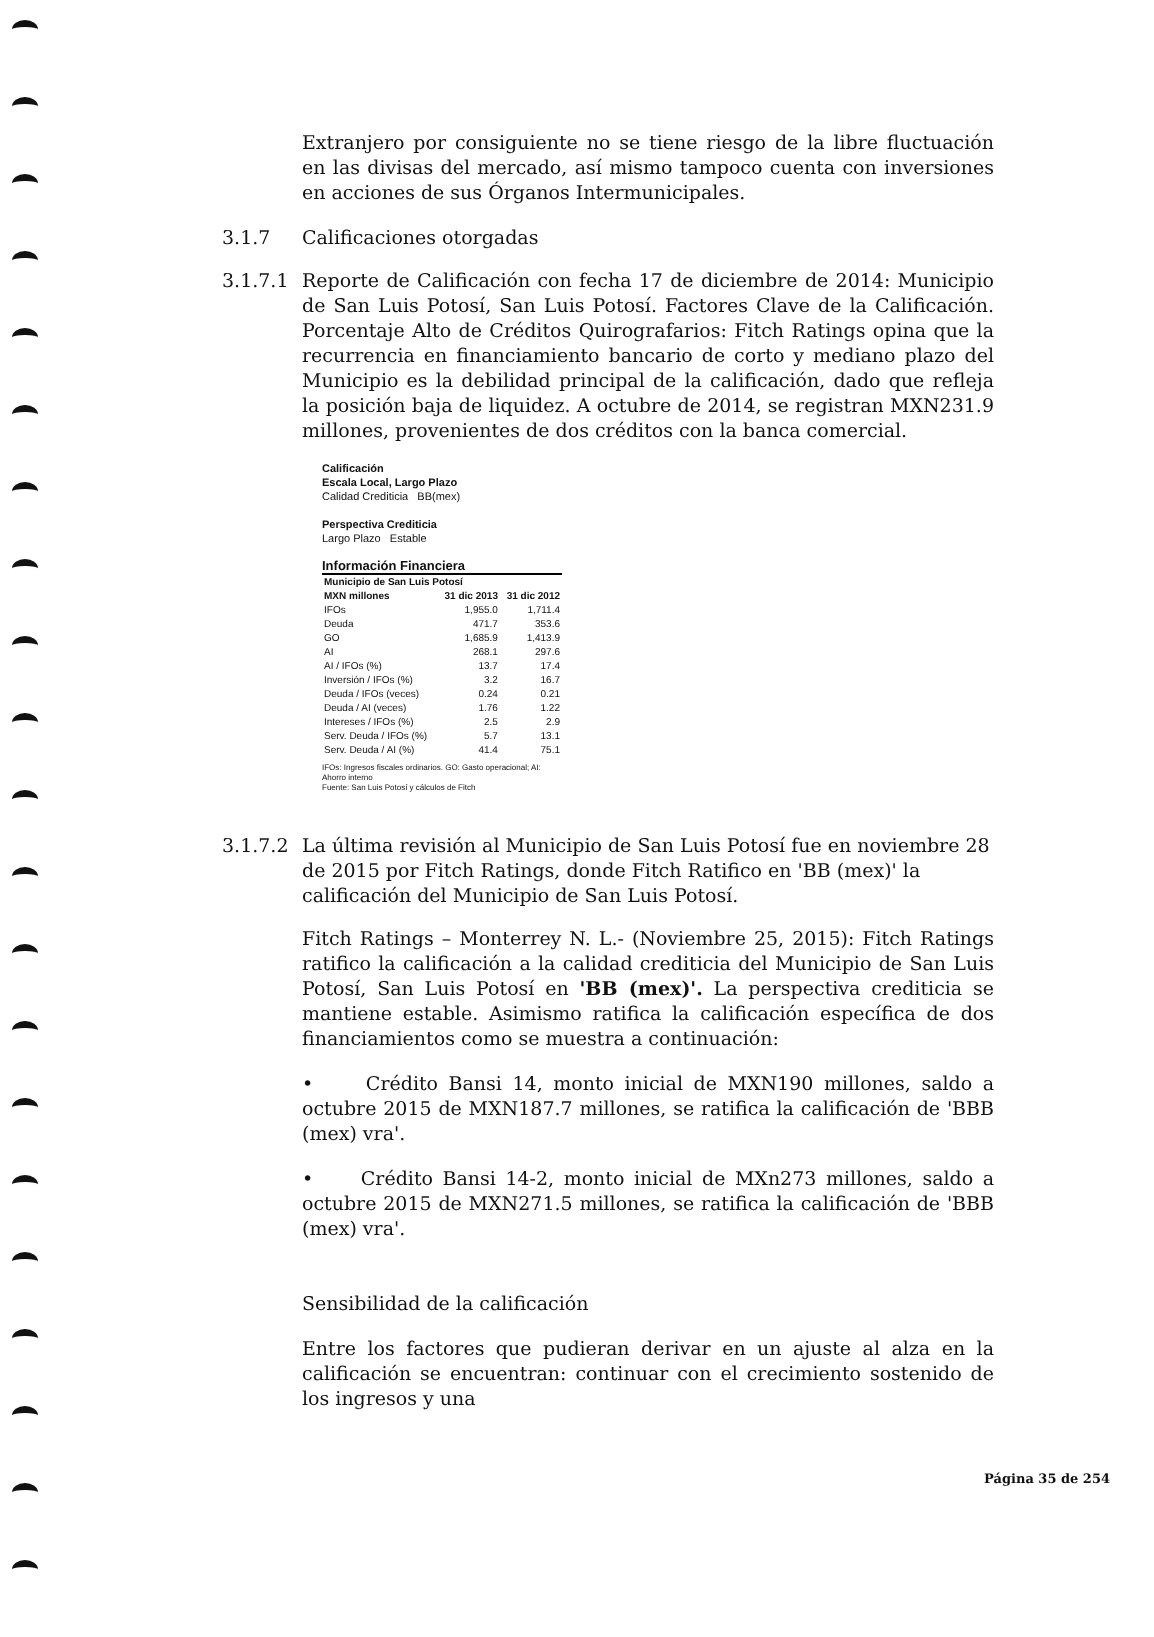Extranjero por consiguiente no se tiene riesgo de la libre fluctuación en las divisas del mercado, así mismo tampoco cuenta con inversiones en acciones de sus Órganos Intermunicipales.
3.1.7 Calificaciones otorgadas
3.1.7.1 Reporte de Calificación con fecha 17 de diciembre de 2014: Municipio de San Luis Potosí, San Luis Potosí. Factores Clave de la Calificación. Porcentaje Alto de Créditos Quirografarios: Fitch Ratings opina que la recurrencia en financiamiento bancario de corto y mediano plazo del Municipio es la debilidad principal de la calificación, dado que refleja la posición baja de liquidez. A octubre de 2014, se registran MXN231.9 millones, provenientes de dos créditos con la banca comercial.
Calificación
Escala Local, Largo Plazo
Calidad Crediticia BB(mex)
Perspectiva Crediticia
Largo Plazo Estable
Información Financiera
| Municipio de San Luis Potosí | | |
| --- | --- | --- |
| MXN millones | 31 dic 2013 | 31 dic 2012 |
| IFOs | 1,955.0 | 1,711.4 |
| Deuda | 471.7 | 353.6 |
| GO | 1,685.9 | 1,413.9 |
| AI | 268.1 | 297.6 |
| AI / IFOs (%) | 13.7 | 17.4 |
| Inversión / IFOs (%) | 3.2 | 16.7 |
| Deuda / IFOs (veces) | 0.24 | 0.21 |
| Deuda / AI (veces) | 1.76 | 1.22 |
| Intereses / IFOs (%) | 2.5 | 2.9 |
| Serv. Deuda / IFOs (%) | 5.7 | 13.1 |
| Serv. Deuda / AI (%) | 41.4 | 75.1 |
IFOs: Ingresos fiscales ordinarios. GO: Gasto operacional; AI: Ahorro interno
Fuente: San Luis Potosí y cálculos de Fitch
3.1.7.2 La última revisión al Municipio de San Luis Potosí fue en noviembre 28 de 2015 por Fitch Ratings, donde Fitch Ratifico en 'BB (mex)' la calificación del Municipio de San Luis Potosí.
Fitch Ratings – Monterrey N. L.- (Noviembre 25, 2015): Fitch Ratings ratifico la calificación a la calidad crediticia del Municipio de San Luis Potosí, San Luis Potosí en 'BB (mex)'. La perspectiva crediticia se mantiene estable. Asimismo ratifica la calificación específica de dos financiamientos como se muestra a continuación:
• Crédito Bansi 14, monto inicial de MXN190 millones, saldo a octubre 2015 de MXN187.7 millones, se ratifica la calificación de 'BBB (mex) vra'.
• Crédito Bansi 14-2, monto inicial de MXn273 millones, saldo a octubre 2015 de MXN271.5 millones, se ratifica la calificación de 'BBB (mex) vra'.
Sensibilidad de la calificación
Entre los factores que pudieran derivar en un ajuste al alza en la calificación se encuentran: continuar con el crecimiento sostenido de los ingresos y una
Página 35 de 254